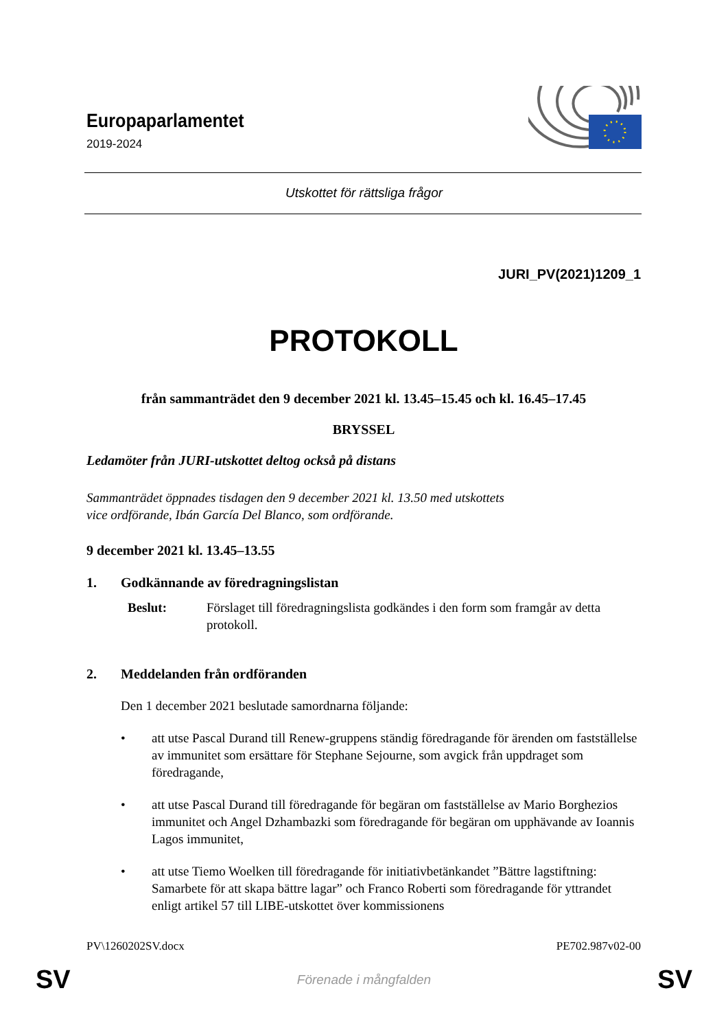Europaparlamentet
2019-2024
Utskottet för rättsliga frågor
JURI_PV(2021)1209_1
PROTOKOLL
från sammanträdet den 9 december 2021 kl. 13.45–15.45 och kl. 16.45–17.45
BRYSSEL
Ledamöter från JURI-utskottet deltog också på distans
Sammanträdet öppnades tisdagen den 9 december 2021 kl. 13.50 med utskottets
vice ordförande, Ibán García Del Blanco, som ordförande.
9 december 2021 kl. 13.45–13.55
1. Godkännande av föredragningslistan
Beslut: Förslaget till föredragningslista godkändes i den form som framgår av detta protokoll.
2. Meddelanden från ordföranden
Den 1 december 2021 beslutade samordnarna följande:
• att utse Pascal Durand till Renew-gruppens ständig föredragande för ärenden om fastställelse av immunitet som ersättare för Stephane Sejourne, som avgick från uppdraget som föredragande,
• att utse Pascal Durand till föredragande för begäran om fastställelse av Mario Borghezios immunitet och Angel Dzhambazki som föredragande för begäran om upphävande av Ioannis Lagos immunitet,
• att utse Tiemo Woelken till föredragande för initiativbetänkandet ”Bättre lagstiftning: Samarbete för att skapa bättre lagar” och Franco Roberti som föredragande för yttrandet enligt artikel 57 till LIBE-utskottet över kommissionens
PV\1260202SV.docx PE702.987v02-00
SV Förenade i mångfalden SV